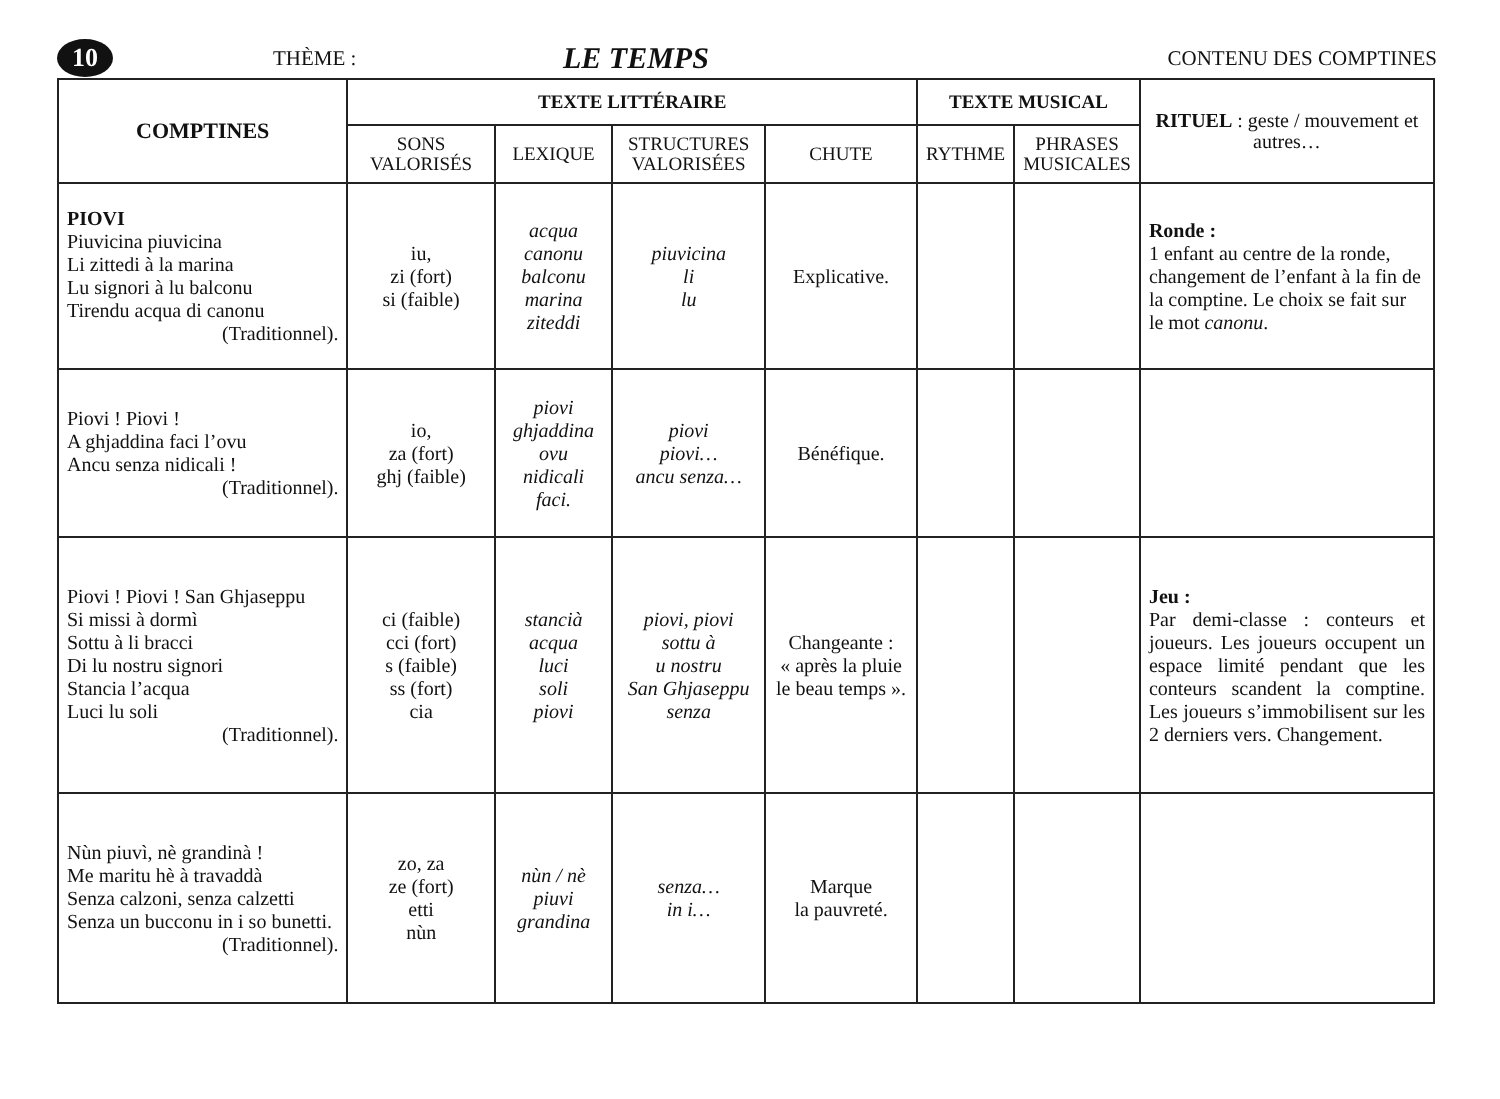10
THÈME :
LE TEMPS
CONTENU DES COMPTINES
| COMPTINES | TEXTE LITTÉRAIRE | | | | TEXTE MUSICAL | | RITUEL : geste / mouvement et autres… |
| --- | --- | --- | --- | --- | --- | --- | --- |
| | SONS VALORISÉS | LEXIQUE | STRUCTURES VALORISÉES | CHUTE | RYTHME | PHRASES MUSICALES | |
| PIOVI Piuvicina piuvicina Li zittedi à la marina Lu signori à lu balconu Tirendu acqua di canonu (Traditionnel). | iu, zi (fort) si (faible) | acqua canonu balconu marina ziteddi | piuvicina li lu | Explicative. | | | Ronde : 1 enfant au centre de la ronde, changement de l’enfant à la fin de la comptine. Le choix se fait sur le mot canonu . |
| Piovi ! Piovi ! A ghjaddina faci l’ovu Ancu senza nidicali ! (Traditionnel). | io, za (fort) ghj (faible) | piovi ghjaddina ovu nidicali faci. | piovi piovi… ancu senza… | Bénéfique. | | | |
| Piovi ! Piovi ! San Ghjaseppu Si missi à dormì Sottu à li bracci Di lu nostru signori Stancia l’acqua Luci lu soli (Traditionnel). | ci (faible) cci (fort) s (faible) ss (fort) cia | stancià acqua luci soli piovi | piovi, piovi sottu à u nostru San Ghjaseppu senza | Changeante : « après la pluie le beau temps ». | | | Jeu : Par demi-classe : conteurs et joueurs. Les joueurs occupent un espace limité pendant que les conteurs scandent la comptine. Les joueurs s’immobilisent sur les 2 derniers vers. Changement. |
| Nùn piuvì, nè grandinà ! Me maritu hè à travaddà Senza calzoni, senza calzetti Senza un bucconu in i so bunetti. (Traditionnel). | zo, za ze (fort) etti nùn | nùn / nè piuvi grandina | senza… in i… | Marque la pauvreté. | | | |